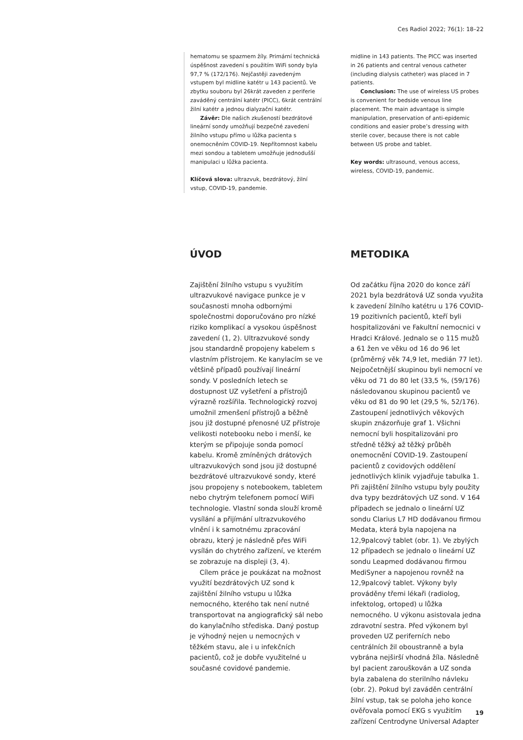Ces Radiol 2022; 76(1): 18–22
hematomu se spazmem žíly. Primární technická úspěšnost zavedení s použitím WiFi sondy byla 97,7 % (172/176). Nejčastěji zavedeným vstupem byl midline katétr u 143 pacientů. Ve zbytku souboru byl 26krát zaveden z periferie zaváděný centrální katétr (PICC), 6krát centrální žilní katétr a jednou dialyzační katétr.
Závěr: Dle našich zkušeností bezdrátové lineární sondy umožňují bezpečné zavedení žilního vstupu přímo u lůžka pacienta s onemocněním COVID-19. Nepřítomnost kabelu mezi sondou a tabletem umožňuje jednodušší manipulaci u lůžka pacienta.
Klíčová slova: ultrazvuk, bezdrátový, žilní vstup, COVID-19, pandemie.
midline in 143 patients. The PICC was inserted in 26 patients and central venous catheter (including dialysis catheter) was placed in 7 patients.
Conclusion: The use of wireless US probes is convenient for bedside venous line placement. The main advantage is simple manipulation, preservation of anti-epidemic conditions and easier probe’s dressing with sterile cover, because there is not cable between US probe and tablet.
Key words: ultrasound, venous access, wireless, COVID-19, pandemic.
ÚVOD
Zajištění žilního vstupu s využitím ultrazvukové navigace punkce je v současnosti mnoha odbornými společnostmi doporučováno pro nízké riziko komplikací a vysokou úspěšnost zavedení (1, 2). Ultrazvukové sondy jsou standardně propojeny kabelem s vlastním přístrojem. Ke kanylacím se ve většině případů používají lineární sondy. V posledních letech se dostupnost UZ vyšetření a přístrojů výrazně rozšířila. Technologický rozvoj umožnil zmenšení přístrojů a běžně jsou již dostupné přenosné UZ přístroje velikosti notebooku nebo i menší, ke kterým se připojuje sonda pomocí kabelu. Kromě zmíněných drátových ultrazvukových sond jsou již dostupné bezdrátové ultrazvukové sondy, které jsou propojeny s notebookem, tabletem nebo chytrým telefonem pomocí WiFi technologie. Vlastní sonda slouží kromě vysílání a přijímání ultrazvukového vlnění i k samotnému zpracování obrazu, který je následně přes WiFi vysílán do chytrého zařízení, ve kterém se zobrazuje na displeji (3, 4).
Cílem práce je poukázat na možnost využití bezdrátových UZ sond k zajištění žilního vstupu u lůžka nemocného, kterého tak není nutné transportovat na angiografický sál nebo do kanylačního střediska. Daný postup je výhodný nejen u nemocných v těžkém stavu, ale i u infekčních pacientů, což je dobře využitelné u současné covidové pandemie.
METODIKA
Od začátku října 2020 do konce září 2021 byla bezdrátová UZ sonda využita k zavedení žilního katétru u 176 COVID-19 pozitivních pacientů, kteří byli hospitalizováni ve Fakultní nemocnici v Hradci Králové. Jednalo se o 115 mužů a 61 žen ve věku od 16 do 96 let (průměrný věk 74,9 let, medián 77 let). Nejpočetnější skupinou byli nemocní ve věku od 71 do 80 let (33,5 %, (59/176) následovanou skupinou pacientů ve věku od 81 do 90 let (29,5 %, 52/176). Zastoupení jednotlivých věkových skupin znázorňuje graf 1. Všichni nemocní byli hospitalizováni pro středně těžký až těžký průběh onemocnění COVID-19. Zastoupení pacientů z covidových oddělení jednotlivých klinik vyjadřuje tabulka 1. Při zajištění žilního vstupu byly použity dva typy bezdrátových UZ sond. V 164 případech se jednalo o lineární UZ sondu Clarius L7 HD dodávanou firmou Medata, která byla napojena na 12,9palcový tablet (obr. 1). Ve zbylých 12 případech se jednalo o lineární UZ sondu Leapmed dodávanou firmou MediSyner a napojenou rovněž na 12,9palcový tablet. Výkony byly prováděny třemi lékaři (radiolog, infektolog, ortoped) u lůžka nemocného. U výkonu asistovala jedna zdravotní sestra. Před výkonem byl proveden UZ periferních nebo centrálních žil oboustranně a byla vybrána nejširší vhodná žíla. Následně byl pacient zarouškován a UZ sonda byla zabalena do sterilního návleku (obr. 2). Pokud byl zaváděn centrální žilní vstup, tak se poloha jeho konce ověřovala pomocí EKG s využitím zařízení Centrodyne Universal Adapter
19